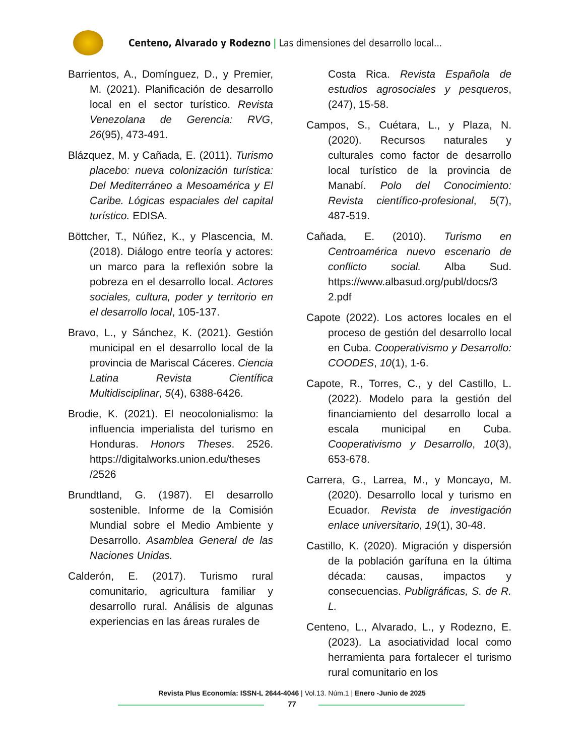Centeno, Alvarado y Rodezno | Las dimensiones del desarrollo local...
Barrientos, A., Domínguez, D., y Premier, M. (2021). Planificación de desarrollo local en el sector turístico. Revista Venezolana de Gerencia: RVG, 26(95), 473-491.
Blázquez, M. y Cañada, E. (2011). Turismo placebo: nueva colonización turística: Del Mediterráneo a Mesoamérica y El Caribe. Lógicas espaciales del capital turístico. EDISA.
Böttcher, T., Núñez, K., y Plascencia, M. (2018). Diálogo entre teoría y actores: un marco para la reflexión sobre la pobreza en el desarrollo local. Actores sociales, cultura, poder y territorio en el desarrollo local, 105-137.
Bravo, L., y Sánchez, K. (2021). Gestión municipal en el desarrollo local de la provincia de Mariscal Cáceres. Ciencia Latina Revista Científica Multidisciplinar, 5(4), 6388-6426.
Brodie, K. (2021). El neocolonialismo: la influencia imperialista del turismo en Honduras. Honors Theses. 2526. https://digitalworks.union.edu/theses /2526
Brundtland, G. (1987). El desarrollo sostenible. Informe de la Comisión Mundial sobre el Medio Ambiente y Desarrollo. Asamblea General de las Naciones Unidas.
Calderón, E. (2017). Turismo rural comunitario, agricultura familiar y desarrollo rural. Análisis de algunas experiencias en las áreas rurales de
Costa Rica. Revista Española de estudios agrosociales y pesqueros, (247), 15-58.
Campos, S., Cuétara, L., y Plaza, N. (2020). Recursos naturales y culturales como factor de desarrollo local turístico de la provincia de Manabí. Polo del Conocimiento: Revista científico-profesional, 5(7), 487-519.
Cañada, E. (2010). Turismo en Centroamérica nuevo escenario de conflicto social. Alba Sud. https://www.albasud.org/publ/docs/3 2.pdf
Capote (2022). Los actores locales en el proceso de gestión del desarrollo local en Cuba. Cooperativismo y Desarrollo: COODES, 10(1), 1-6.
Capote, R., Torres, C., y del Castillo, L. (2022). Modelo para la gestión del financiamiento del desarrollo local a escala municipal en Cuba. Cooperativismo y Desarrollo, 10(3), 653-678.
Carrera, G., Larrea, M., y Moncayo, M. (2020). Desarrollo local y turismo en Ecuador. Revista de investigación enlace universitario, 19(1), 30-48.
Castillo, K. (2020). Migración y dispersión de la población garífuna en la última década: causas, impactos y consecuencias. Publigráficas, S. de R. L.
Centeno, L., Alvarado, L., y Rodezno, E. (2023). La asociatividad local como herramienta para fortalecer el turismo rural comunitario en los
Revista Plus Economía: ISSN-L 2644-4046 | Vol.13. Núm.1 | Enero -Junio de 2025
77